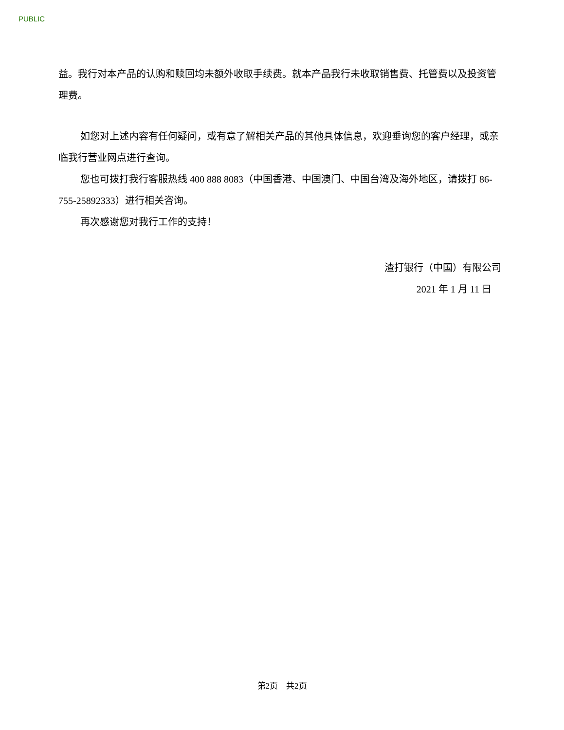PUBLIC
益。我行对本产品的认购和赎回均未额外收取手续费。就本产品我行未收取销售费、托管费以及投资管理费。
如您对上述内容有任何疑问，或有意了解相关产品的其他具体信息，欢迎垂询您的客户经理，或亲临我行营业网点进行查询。
您也可拨打我行客服热线 400 888 8083（中国香港、中国澳门、中国台湾及海外地区，请拨打 86-755-25892333）进行相关咨询。
再次感谢您对我行工作的支持！
渣打银行（中国）有限公司
2021 年 1 月 11 日
第2页　共2页